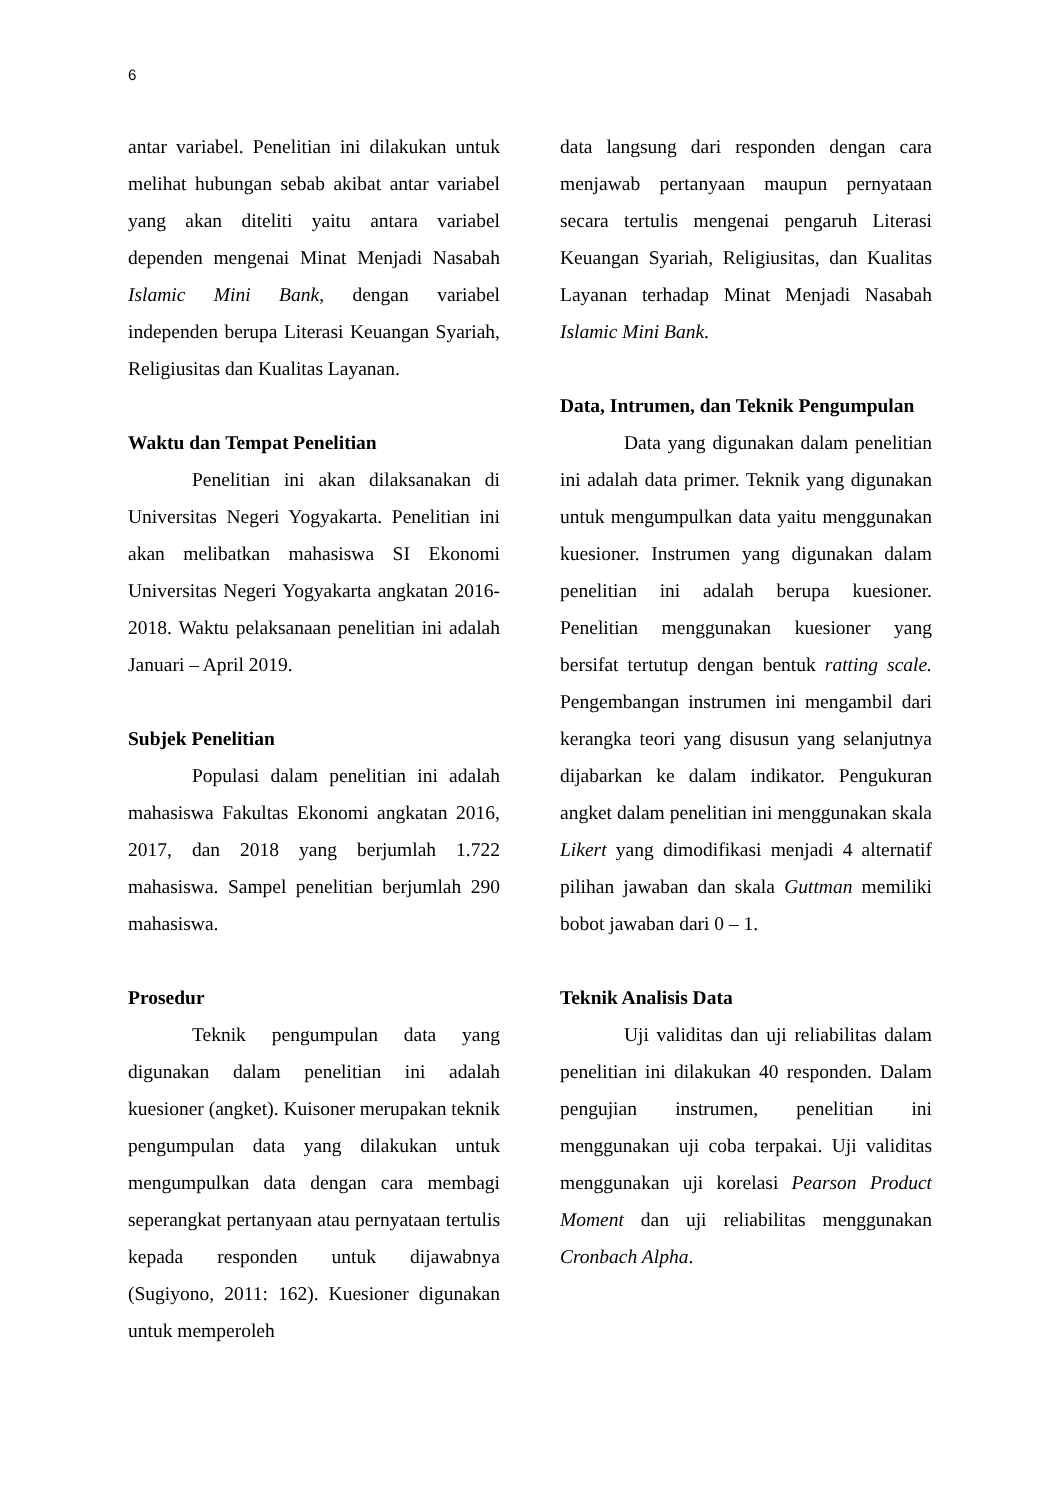6
antar variabel. Penelitian ini dilakukan untuk melihat hubungan sebab akibat antar variabel yang akan diteliti yaitu antara variabel dependen mengenai Minat Menjadi Nasabah Islamic Mini Bank, dengan variabel independen berupa Literasi Keuangan Syariah, Religiusitas dan Kualitas Layanan.
Waktu dan Tempat Penelitian
Penelitian ini akan dilaksanakan di Universitas Negeri Yogyakarta. Penelitian ini akan melibatkan mahasiswa SI Ekonomi Universitas Negeri Yogyakarta angkatan 2016-2018. Waktu pelaksanaan penelitian ini adalah Januari – April 2019.
Subjek Penelitian
Populasi dalam penelitian ini adalah mahasiswa Fakultas Ekonomi angkatan 2016, 2017, dan 2018 yang berjumlah 1.722 mahasiswa. Sampel penelitian berjumlah 290 mahasiswa.
Prosedur
Teknik pengumpulan data yang digunakan dalam penelitian ini adalah kuesioner (angket). Kuisoner merupakan teknik pengumpulan data yang dilakukan untuk mengumpulkan data dengan cara membagi seperangkat pertanyaan atau pernyataan tertulis kepada responden untuk dijawabnya (Sugiyono, 2011: 162). Kuesioner digunakan untuk memperoleh
data langsung dari responden dengan cara menjawab pertanyaan maupun pernyataan secara tertulis mengenai pengaruh Literasi Keuangan Syariah, Religiusitas, dan Kualitas Layanan terhadap Minat Menjadi Nasabah Islamic Mini Bank.
Data, Intrumen, dan Teknik Pengumpulan
Data yang digunakan dalam penelitian ini adalah data primer. Teknik yang digunakan untuk mengumpulkan data yaitu menggunakan kuesioner. Instrumen yang digunakan dalam penelitian ini adalah berupa kuesioner. Penelitian menggunakan kuesioner yang bersifat tertutup dengan bentuk ratting scale. Pengembangan instrumen ini mengambil dari kerangka teori yang disusun yang selanjutnya dijabarkan ke dalam indikator. Pengukuran angket dalam penelitian ini menggunakan skala Likert yang dimodifikasi menjadi 4 alternatif pilihan jawaban dan skala Guttman memiliki bobot jawaban dari 0 – 1.
Teknik Analisis Data
Uji validitas dan uji reliabilitas dalam penelitian ini dilakukan 40 responden. Dalam pengujian instrumen, penelitian ini menggunakan uji coba terpakai. Uji validitas menggunakan uji korelasi Pearson Product Moment dan uji reliabilitas menggunakan Cronbach Alpha.